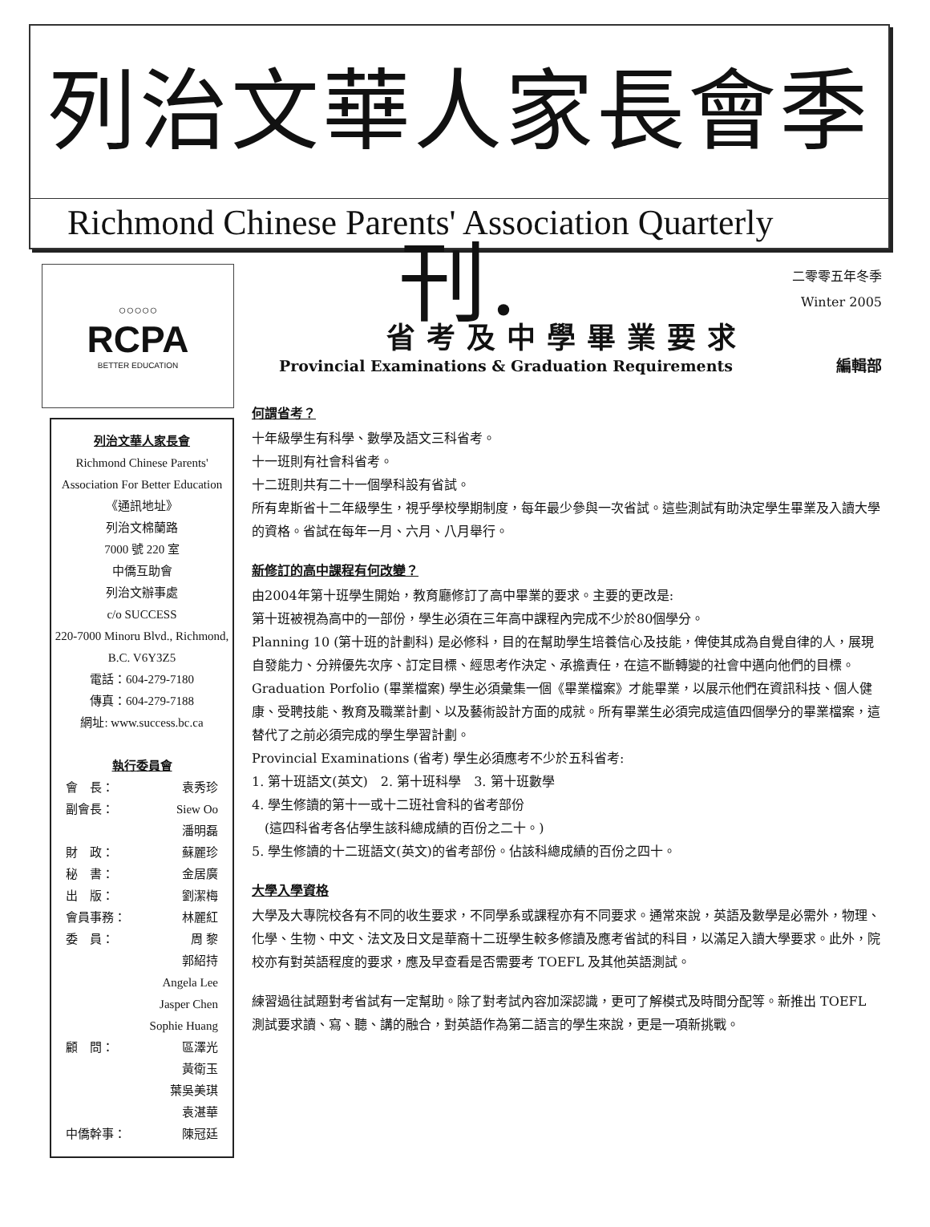列治文華人家長會季刊.
Richmond Chinese Parents' Association Quarterly
○○○○○
RCPA
BETTER EDUCATION
列治文華人家長會
Richmond Chinese Parents' Association For Better Education
《通訊地址》
列治文棉蘭路
7000 號 220 室
中僑互助會
列治文辦事處
c/o SUCCESS
220-7000 Minoru Blvd., Richmond, B.C. V6Y3Z5
電話：604-279-7180
傳真：604-279-7188
網址: www.success.bc.ca
執行委員會
會　長： 袁秀珍
副會長： Siew Oo
潘明磊
財　政： 蘇麗珍
秘　書： 金居廣
出　版： 劉潔梅
會員事務： 林麗紅
委　員： 周 黎
郭紹持
Angela Lee
Jasper Chen
Sophie Huang
顧　問： 區澤光
黃衛玉
葉吳美琪
袁湛華
中僑幹事： 陳冠廷
二零零五年冬季
Winter 2005
省考及中學畢業要求
Provincial Examinations & Graduation Requirements 編輯部
何謂省考？
十年級學生有科學、數學及語文三科省考。
十一班則有社會科省考。
十二班則共有二十一個學科設有省試。
所有卑斯省十二年級學生，視乎學校學期制度，每年最少參與一次省試。這些測試有助決定學生畢業及入讀大學的資格。省試在每年一月、六月、八月舉行。
新修訂的高中課程有何改變？
由2004年第十班學生開始，教育廳修訂了高中畢業的要求。主要的更改是:
第十班被視為高中的一部份，學生必須在三年高中課程內完成不少於80個學分。
Planning 10 (第十班的計劃科) 是必修科，目的在幫助學生培養信心及技能，俾使其成為自覺自律的人，展現自發能力、分辨優先次序、訂定目標、經思考作決定、承擔責任，在這不斷轉變的社會中邁向他們的目標。
Graduation Porfolio (畢業檔案) 學生必須彙集一個《畢業檔案》才能畢業，以展示他們在資訊科技、個人健康、受聘技能、教育及職業計劃、以及藝術設計方面的成就。所有畢業生必須完成這值四個學分的畢業檔案，這替代了之前必須完成的學生學習計劃。
Provincial Examinations (省考) 學生必須應考不少於五科省考:
1. 第十班語文(英文)　2. 第十班科學　3. 第十班數學
4. 學生修讀的第十一或十二班社會科的省考部份
　(這四科省考各佔學生該科總成績的百份之二十。)
5. 學生修讀的十二班語文(英文)的省考部份。佔該科總成績的百份之四十。
大學入學資格
大學及大專院校各有不同的收生要求，不同學系或課程亦有不同要求。通常來說，英語及數學是必需外，物理、化學、生物、中文、法文及日文是華裔十二班學生較多修讀及應考省試的科目，以滿足入讀大學要求。此外，院校亦有對英語程度的要求，應及早查看是否需要考 TOEFL 及其他英語測試。
練習過往試題對考省試有一定幫助。除了對考試內容加深認識，更可了解模式及時間分配等。新推出 TOEFL 測試要求讀、寫、聽、講的融合，對英語作為第二語言的學生來說，更是一項新挑戰。